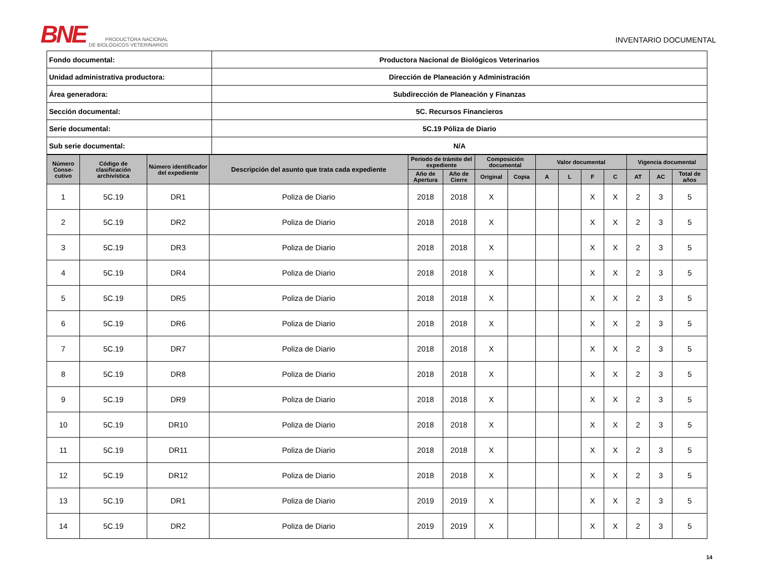BNE PRODUCTORA NACIONAL
DE BIOLÓGICOS VETERINARIOS
INVENTARIO DOCUMENTAL
| Fondo documental: | Productora Nacional de Biológicos Veterinarios |
| Unidad administrativa productora: | Dirección de Planeación y Administración |
| Área generadora: | Subdirección de Planeación y Finanzas |
| Sección documental: | 5C. Recursos Financieros |
| Serie documental: | 5C.19 Póliza de Diario |
| Sub serie documental: | N/A |
| Número Conse-cutivo | Código de clasificación archivística | Número identificador del expediente | Descripción del asunto que trata cada expediente | Periodo de trámite del expediente | | Composición documental | | Valor documental | | | | Vigencia documental | | |
| --- | --- | --- | --- | --- | --- | --- | --- | --- | --- | --- | --- | --- | --- | --- |
| | | | | Año de Apertura | Año de Cierre | Original | Copia | A | L | F | C | AT | AC | Total de años |
| 1 | 5C.19 | DR1 | Poliza de Diario | 2018 | 2018 | X | | | | X | X | 2 | 3 | 5 |
| 2 | 5C.19 | DR2 | Poliza de Diario | 2018 | 2018 | X | | | | X | X | 2 | 3 | 5 |
| 3 | 5C.19 | DR3 | Poliza de Diario | 2018 | 2018 | X | | | | X | X | 2 | 3 | 5 |
| 4 | 5C.19 | DR4 | Poliza de Diario | 2018 | 2018 | X | | | | X | X | 2 | 3 | 5 |
| 5 | 5C.19 | DR5 | Poliza de Diario | 2018 | 2018 | X | | | | X | X | 2 | 3 | 5 |
| 6 | 5C.19 | DR6 | Poliza de Diario | 2018 | 2018 | X | | | | X | X | 2 | 3 | 5 |
| 7 | 5C.19 | DR7 | Poliza de Diario | 2018 | 2018 | X | | | | X | X | 2 | 3 | 5 |
| 8 | 5C.19 | DR8 | Poliza de Diario | 2018 | 2018 | X | | | | X | X | 2 | 3 | 5 |
| 9 | 5C.19 | DR9 | Poliza de Diario | 2018 | 2018 | X | | | | X | X | 2 | 3 | 5 |
| 10 | 5C.19 | DR10 | Poliza de Diario | 2018 | 2018 | X | | | | X | X | 2 | 3 | 5 |
| 11 | 5C.19 | DR11 | Poliza de Diario | 2018 | 2018 | X | | | | X | X | 2 | 3 | 5 |
| 12 | 5C.19 | DR12 | Poliza de Diario | 2018 | 2018 | X | | | | X | X | 2 | 3 | 5 |
| 13 | 5C.19 | DR1 | Poliza de Diario | 2019 | 2019 | X | | | | X | X | 2 | 3 | 5 |
| 14 | 5C.19 | DR2 | Poliza de Diario | 2019 | 2019 | X | | | | X | X | 2 | 3 | 5 |
14